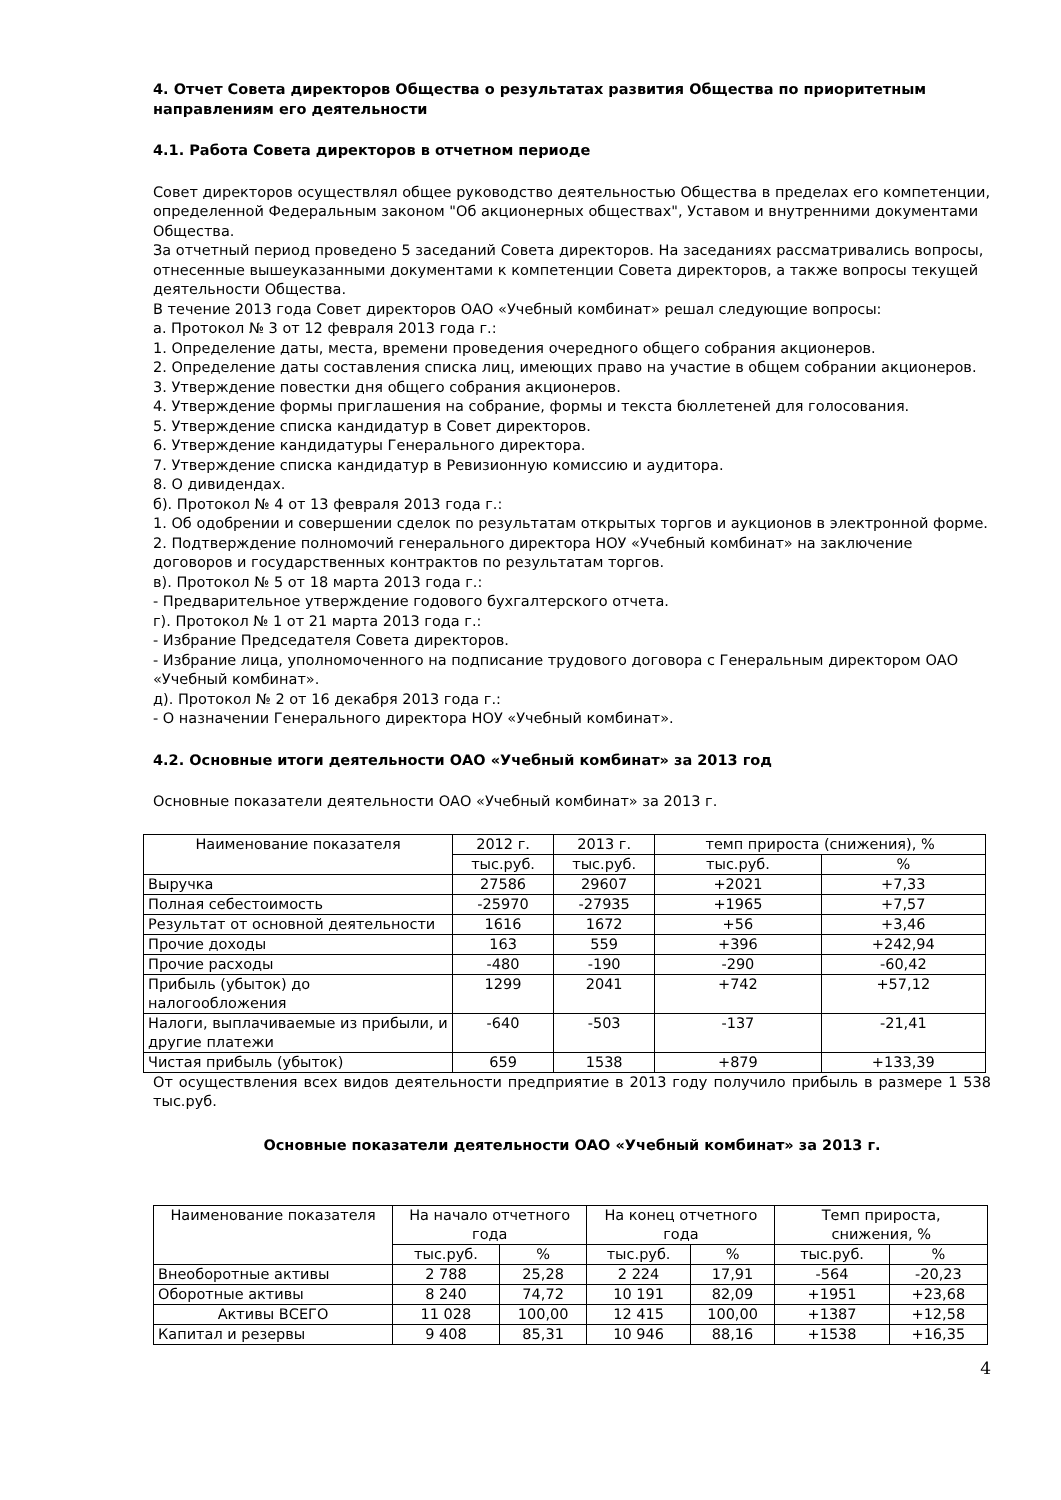4. Отчет Совета директоров Общества о результатах развития Общества по приоритетным направлениям его деятельности
4.1. Работа Совета директоров в отчетном периоде
Совет директоров осуществлял общее руководство деятельностью Общества в пределах его компетенции, определенной Федеральным законом "Об акционерных обществах", Уставом и внутренними документами Общества.
За отчетный период проведено 5 заседаний Совета директоров. На заседаниях рассматривались вопросы, отнесенные вышеуказанными документами к компетенции Совета директоров, а также вопросы текущей деятельности Общества.
В течение 2013 года Совет директоров ОАО «Учебный комбинат» решал следующие вопросы:
а. Протокол № 3 от 12 февраля 2013 года г.:
1. Определение даты, места, времени проведения очередного общего собрания акционеров.
2. Определение даты составления списка лиц, имеющих право на участие в общем собрании акционеров.
3. Утверждение повестки дня общего собрания акционеров.
4. Утверждение формы приглашения на собрание, формы и текста бюллетеней для голосования.
5. Утверждение списка кандидатур в Совет директоров.
6. Утверждение кандидатуры Генерального директора.
7. Утверждение списка кандидатур в Ревизионную комиссию и аудитора.
8. О дивидендах.
б). Протокол № 4 от 13 февраля 2013 года г.:
1. Об одобрении и совершении сделок по результатам открытых торгов и аукционов в электронной форме.
2. Подтверждение полномочий генерального директора НОУ «Учебный комбинат» на заключение договоров и государственных контрактов по результатам торгов.
в). Протокол № 5 от 18 марта 2013 года г.:
- Предварительное утверждение годового бухгалтерского отчета.
г). Протокол № 1 от 21 марта 2013 года г.:
- Избрание Председателя Совета директоров.
- Избрание лица, уполномоченного на подписание трудового договора с Генеральным директором ОАО «Учебный комбинат».
д). Протокол № 2 от 16 декабря 2013 года г.:
- О назначении Генерального директора НОУ «Учебный комбинат».
4.2. Основные итоги деятельности ОАО «Учебный комбинат» за 2013 год
Основные показатели деятельности ОАО «Учебный комбинат» за 2013 г.
| Наименование показателя | 2012 г. | 2013 г. | темп прироста (снижения), % | |
| --- | --- | --- | --- | --- |
| | тыс.руб. | тыс.руб. | тыс.руб. | % |
| Выручка | 27586 | 29607 | +2021 | +7,33 |
| Полная себестоимость | -25970 | -27935 | +1965 | +7,57 |
| Результат от основной деятельности | 1616 | 1672 | +56 | +3,46 |
| Прочие доходы | 163 | 559 | +396 | +242,94 |
| Прочие расходы | -480 | -190 | -290 | -60,42 |
| Прибыль (убыток) до налогообложения | 1299 | 2041 | +742 | +57,12 |
| Налоги, выплачиваемые из прибыли, и другие платежи | -640 | -503 | -137 | -21,41 |
| Чистая прибыль (убыток) | 659 | 1538 | +879 | +133,39 |
От осуществления всех видов деятельности предприятие в 2013 году получило прибыль в размере 1 538 тыс.руб.
Основные показатели деятельности ОАО «Учебный комбинат» за 2013 г.
| Наименование показателя | На начало отчетного года | | На конец отчетного года | | Темп прироста, снижения, % | |
| --- | --- | --- | --- | --- | --- | --- |
| | тыс.руб. | % | тыс.руб. | % | тыс.руб. | % |
| Внеоборотные активы | 2 788 | 25,28 | 2 224 | 17,91 | -564 | -20,23 |
| Оборотные активы | 8 240 | 74,72 | 10 191 | 82,09 | +1951 | +23,68 |
| Активы ВСЕГО | 11 028 | 100,00 | 12 415 | 100,00 | +1387 | +12,58 |
| Капитал и резервы | 9 408 | 85,31 | 10 946 | 88,16 | +1538 | +16,35 |
4